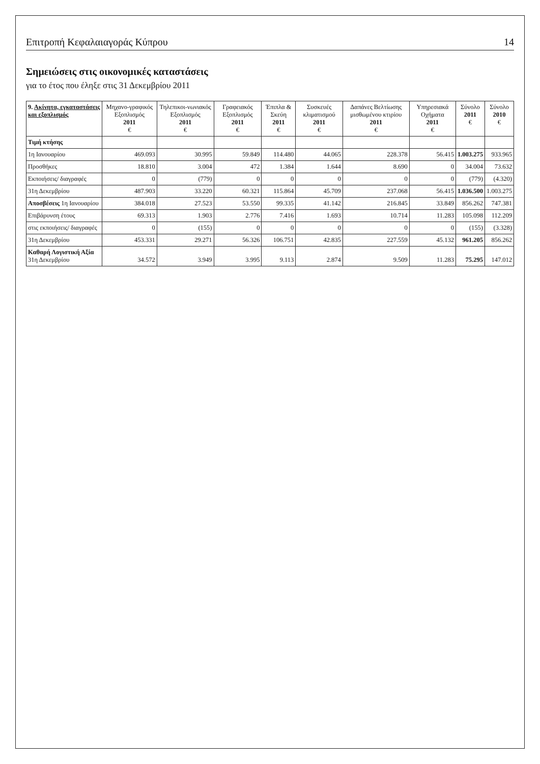Επιτροπή Κεφαλαιαγοράς Κύπρου 14
Σημειώσεις στις οικονομικές καταστάσεις
για το έτος που έληξε στις 31 Δεκεμβρίου 2011
| 9. Ακίνητα, εγκαταστάσεις και εξοπλισμός | Μηχανο-γραφικός Εξοπλισμός 2011 € | Τηλεπικοι-νωνιακός Εξοπλισμός 2011 € | Γραφειακός Εξοπλισμός 2011 € | Έπιπλα & Σκεύη 2011 € | Συσκευές κλιματισμού 2011 € | Δαπάνες Βελτίωσης μισθωμένου κτιρίου 2011 € | Υπηρεσιακά Οχήματα 2011 € | Σύνολο 2011 € | Σύνολο 2010 € |
| --- | --- | --- | --- | --- | --- | --- | --- | --- | --- |
| Τιμή κτήσης | | | | | | | | | |
| 1η Ιανουαρίου | 469.093 | 30.995 | 59.849 | 114.480 | 44.065 | 228.378 | 56.415 | 1.003.275 | 933.965 |
| Προσθήκες | 18.810 | 3.004 | 472 | 1.384 | 1.644 | 8.690 | 0 | 34.004 | 73.632 |
| Εκποιήσεις/ διαγραφές | 0 | (779) | 0 | 0 | 0 | 0 | 0 | (779) | (4.320) |
| 31η Δεκεμβρίου | 487.903 | 33.220 | 60.321 | 115.864 | 45.709 | 237.068 | 56.415 | 1.036.500 | 1.003.275 |
| Αποσβέσεις 1η Ιανουαρίου | 384.018 | 27.523 | 53.550 | 99.335 | 41.142 | 216.845 | 33.849 | 856.262 | 747.381 |
| Επιβάρυνση έτους | 69.313 | 1.903 | 2.776 | 7.416 | 1.693 | 10.714 | 11.283 | 105.098 | 112.209 |
| στις εκποιήσεις/ διαγραφές | 0 | (155) | 0 | 0 | 0 | 0 | 0 | (155) | (3.328) |
| 31η Δεκεμβρίου | 453.331 | 29.271 | 56.326 | 106.751 | 42.835 | 227.559 | 45.132 | 961.205 | 856.262 |
| Καθαρή Λογιστική Αξία 31η Δεκεμβρίου | 34.572 | 3.949 | 3.995 | 9.113 | 2.874 | 9.509 | 11.283 | 75.295 | 147.012 |